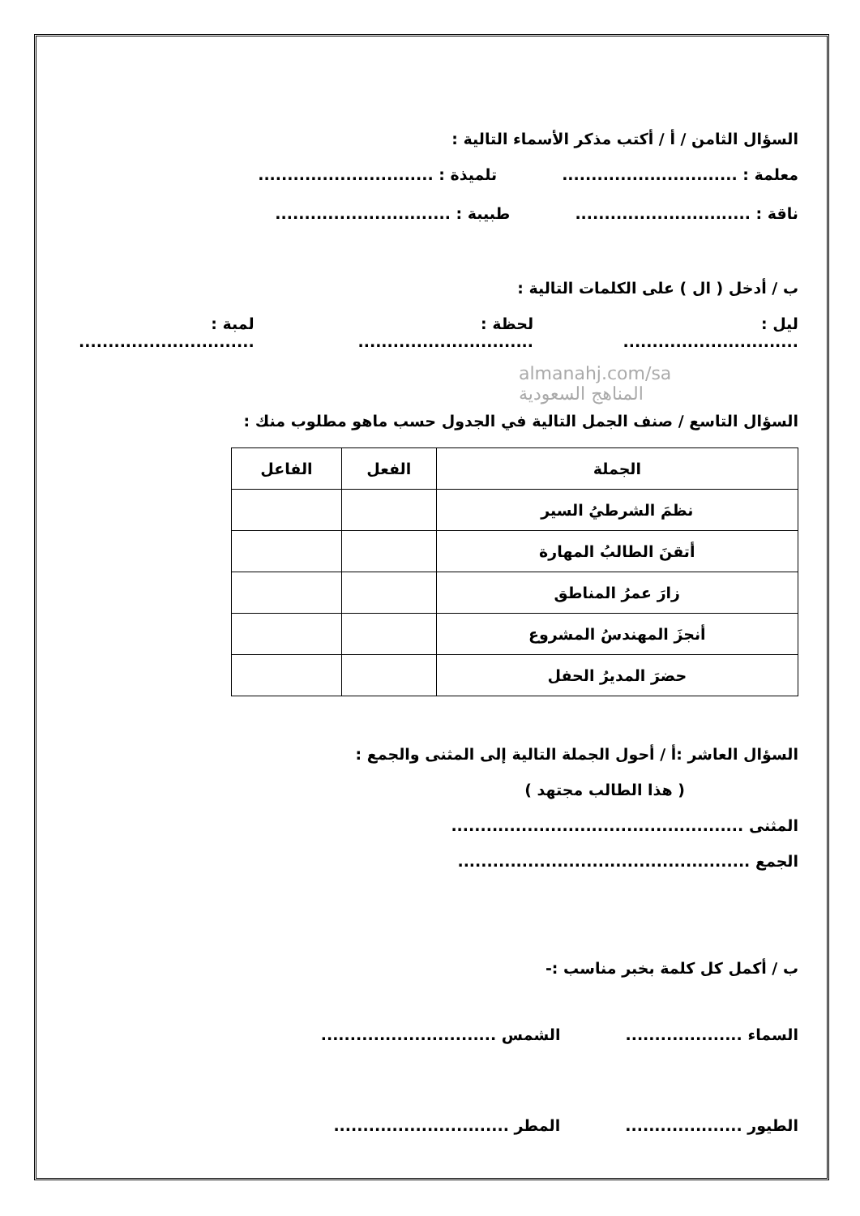السؤال الثامن / أ / أكتب مذكر الأسماء التالية :
معلمة : .............................. تلميذة : ..............................
ناقة : .............................. طبيبة : ..............................
ب / أدخل ( ال ) على الكلمات التالية :
ليل : .............................. لحظة : .............................. لمبة : ..............................
almanahj.com/sa
المناهج السعودية
السؤال التاسع / صنف الجمل التالية في الجدول حسب ماهو مطلوب منك :
| الجملة | الفعل | الفاعل |
| --- | --- | --- |
| نظمَ الشرطيُ السير | | |
| أتقنَ الطالبُ المهارة | | |
| زارَ عمرُ المناطق | | |
| أنجزَ المهندسُ المشروع | | |
| حضرَ المديرُ الحفل | | |
السؤال العاشر :أ / أحول الجملة التالية إلى المثنى والجمع :
( هذا الطالب مجتهد )
المثنى ..................................................
الجمع ..................................................
ب / أكمل كل كلمة بخبر مناسب :-
السماء .................... الشمس ..............................
الطيور .................... المطر ..............................